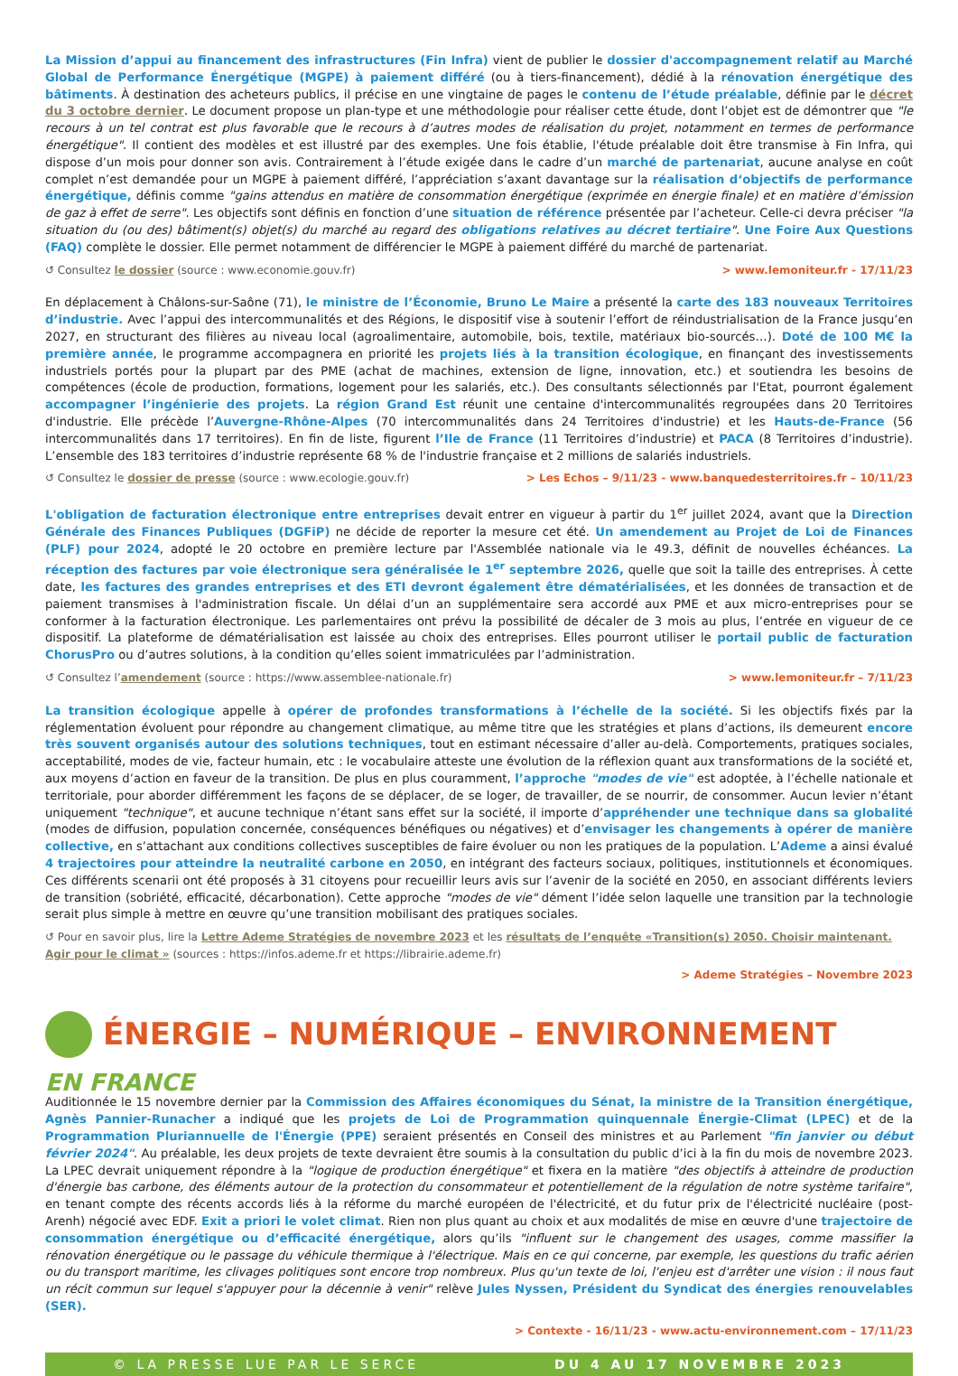La Mission d’appui au financement des infrastructures (Fin Infra) vient de publier le dossier d'accompagnement relatif au Marché Global de Performance Énergétique (MGPE) à paiement différé (ou à tiers-financement), dédié à la rénovation énergétique des bâtiments. À destination des acheteurs publics, il précise en une vingtaine de pages le contenu de l’étude préalable, définie par le décret du 3 octobre dernier. Le document propose un plan-type et une méthodologie pour réaliser cette étude, dont l’objet est de démontrer que "le recours à un tel contrat est plus favorable que le recours à d’autres modes de réalisation du projet, notamment en termes de performance énergétique". Il contient des modèles et est illustré par des exemples. Une fois établie, l'étude préalable doit être transmise à Fin Infra, qui dispose d’un mois pour donner son avis. Contrairement à l’étude exigée dans le cadre d’un marché de partenariat, aucune analyse en coût complet n’est demandée pour un MGPE à paiement différé, l’appréciation s’axant davantage sur la réalisation d‘objectifs de performance énergétique, définis comme "gains attendus en matière de consommation énergétique (exprimée en énergie finale) et en matière d’émission de gaz à effet de serre". Les objectifs sont définis en fonction d’une situation de référence présentée par l’acheteur. Celle-ci devra préciser "la situation du (ou des) bâtiment(s) objet(s) du marché au regard des obligations relatives au décret tertiaire". Une Foire Aux Questions (FAQ) complète le dossier. Elle permet notamment de différencier le MGPE à paiement différé du marché de partenariat.
↺ Consultez le dossier (source : www.economie.gouv.fr) > www.lemoniteur.fr - 17/11/23
En déplacement à Châlons-sur-Saône (71), le ministre de l’Économie, Bruno Le Maire a présenté la carte des 183 nouveaux Territoires d’industrie. Avec l’appui des intercommunalités et des Régions, le dispositif vise à soutenir l’effort de réindustrialisation de la France jusqu’en 2027, en structurant des filières au niveau local (agroalimentaire, automobile, bois, textile, matériaux bio-sourcés…). Doté de 100 M€ la première année, le programme accompagnera en priorité les projets liés à la transition écologique, en finançant des investissements industriels portés pour la plupart par des PME (achat de machines, extension de ligne, innovation, etc.) et soutiendra les besoins de compétences (école de production, formations, logement pour les salariés, etc.). Des consultants sélectionnés par l'Etat, pourront également accompagner l’ingénierie des projets. La région Grand Est réunit une centaine d'intercommunalités regroupées dans 20 Territoires d'industrie. Elle précède l’Auvergne-Rhône-Alpes (70 intercommunalités dans 24 Territoires d'industrie) et les Hauts-de-France (56 intercommunalités dans 17 territoires). En fin de liste, figurent l’Ile de France (11 Territoires d’industrie) et PACA (8 Territoires d’industrie). L’ensemble des 183 territoires d’industrie représente 68 % de l'industrie française et 2 millions de salariés industriels.
↺ Consultez le dossier de presse (source : www.ecologie.gouv.fr) > Les Echos – 9/11/23 - www.banquedesterritoires.fr – 10/11/23
L'obligation de facturation électronique entre entreprises devait entrer en vigueur à partir du 1<sup>er</sup> juillet 2024, avant que la Direction Générale des Finances Publiques (DGFiP) ne décide de reporter la mesure cet été. Un amendement au Projet de Loi de Finances (PLF) pour 2024, adopté le 20 octobre en première lecture par l'Assemblée nationale via le 49.3, définit de nouvelles échéances. La réception des factures par voie électronique sera généralisée le 1<sup>er</sup> septembre 2026, quelle que soit la taille des entreprises. À cette date, les factures des grandes entreprises et des ETI devront également être dématérialisées, et les données de transaction et de paiement transmises à l'administration fiscale. Un délai d’un an supplémentaire sera accordé aux PME et aux micro-entreprises pour se conformer à la facturation électronique. Les parlementaires ont prévu la possibilité de décaler de 3 mois au plus, l’entrée en vigueur de ce dispositif. La plateforme de dématérialisation est laissée au choix des entreprises. Elles pourront utiliser le portail public de facturation ChorusPro ou d’autres solutions, à la condition qu’elles soient immatriculées par l’administration.
↺ Consultez l’amendement (source : https://www.assemblee-nationale.fr) > www.lemoniteur.fr – 7/11/23
La transition écologique appelle à opérer de profondes transformations à l’échelle de la société. Si les objectifs fixés par la réglementation évoluent pour répondre au changement climatique, au même titre que les stratégies et plans d’actions, ils demeurent encore très souvent organisés autour des solutions techniques, tout en estimant nécessaire d’aller au-delà. Comportements, pratiques sociales, acceptabilité, modes de vie, facteur humain, etc : le vocabulaire atteste une évolution de la réflexion quant aux transformations de la société et, aux moyens d’action en faveur de la transition. De plus en plus couramment, l’approche "modes de vie" est adoptée, à l’échelle nationale et territoriale, pour aborder différemment les façons de se déplacer, de se loger, de travailler, de se nourrir, de consommer. Aucun levier n’étant uniquement "technique", et aucune technique n’étant sans effet sur la société, il importe d’appréhender une technique dans sa globalité (modes de diffusion, population concernée, conséquences bénéfiques ou négatives) et d’envisager les changements à opérer de manière collective, en s’attachant aux conditions collectives susceptibles de faire évoluer ou non les pratiques de la population. L’Ademe a ainsi évalué 4 trajectoires pour atteindre la neutralité carbone en 2050, en intégrant des facteurs sociaux, politiques, institutionnels et économiques. Ces différents scenarii ont été proposés à 31 citoyens pour recueillir leurs avis sur l’avenir de la société en 2050, en associant différents leviers de transition (sobriété, efficacité, décarbonation). Cette approche "modes de vie" dément l’idée selon laquelle une transition par la technologie serait plus simple à mettre en œuvre qu’une transition mobilisant des pratiques sociales.
↺ Pour en savoir plus, lire la Lettre Ademe Stratégies de novembre 2023 et les résultats de l’enquête «Transition(s) 2050. Choisir maintenant. Agir pour le climat » (sources : https://infos.ademe.fr et https://librairie.ademe.fr)
> Ademe Stratégies – Novembre 2023
ÉNERGIE – NUMÉRIQUE – ENVIRONNEMENT
EN FRANCE
Auditionnée le 15 novembre dernier par la Commission des Affaires économiques du Sénat, la ministre de la Transition énergétique, Agnès Pannier-Runacher a indiqué que les projets de Loi de Programmation quinquennale Énergie-Climat (LPEC) et de la Programmation Pluriannuelle de l'Énergie (PPE) seraient présentés en Conseil des ministres et au Parlement "fin janvier ou début février 2024". Au préalable, les deux projets de texte devraient être soumis à la consultation du public d’ici à la fin du mois de novembre 2023. La LPEC devrait uniquement répondre à la "logique de production énergétique" et fixera en la matière "des objectifs à atteindre de production d'énergie bas carbone, des éléments autour de la protection du consommateur et potentiellement de la régulation de notre système tarifaire", en tenant compte des récents accords liés à la réforme du marché européen de l'électricité, et du futur prix de l'électricité nucléaire (post-Arenh) négocié avec EDF. Exit a priori le volet climat. Rien non plus quant au choix et aux modalités de mise en œuvre d'une trajectoire de consommation énergétique ou d’efficacité énergétique, alors qu’ils "influent sur le changement des usages, comme massifier la rénovation énergétique ou le passage du véhicule thermique à l'électrique. Mais en ce qui concerne, par exemple, les questions du trafic aérien ou du transport maritime, les clivages politiques sont encore trop nombreux. Plus qu'un texte de loi, l'enjeu est d'arrêter une vision : il nous faut un récit commun sur lequel s'appuyer pour la décennie à venir" relève Jules Nyssen, Président du Syndicat des énergies renouvelables (SER).
> Contexte - 16/11/23 - www.actu-environnement.com – 17/11/23
© LA PRESSE LUE PAR LE SERCE DU 4 AU 17 NOVEMBRE 2023